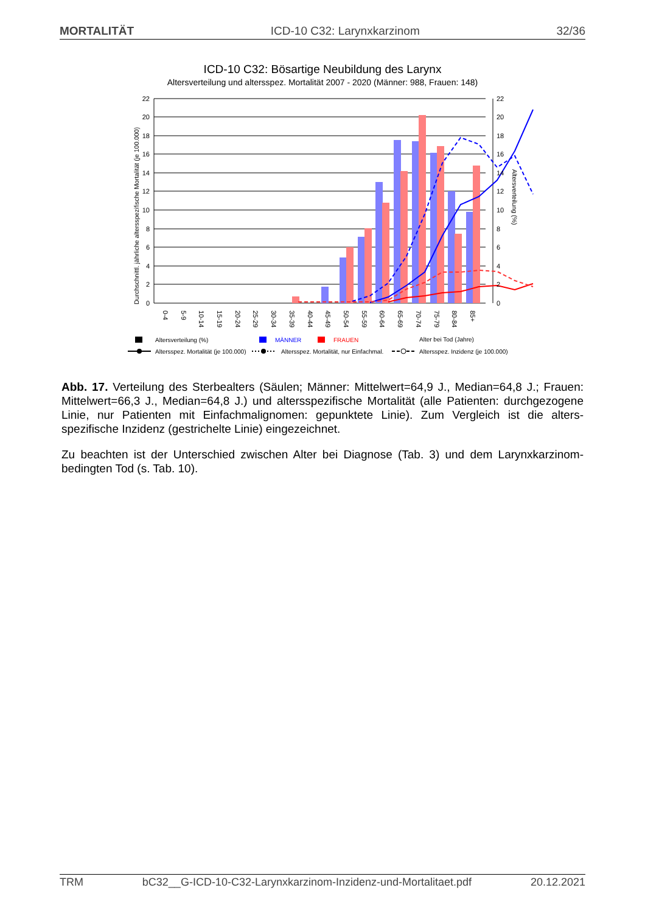MORTALITÄT ICD-10 C32: Larynxkarzinom 32/36
ICD-10 C32: Bösartige Neubildung des Larynx
Altersverteilung und altersspez. Mortalität 2007 - 2020 (Männer: 988, Frauen: 148)
22
20
18
16
14
12
10
8
6
4
2
0
22
20
18
16
14
12
10
8
6
4
2
0
Durchschnittl. jährliche altersspezifische Mortalität (je 100.000)
Altersverteilung (%)
0-4
5-9
10-14
15-19
20-24
25-29
30-34
35-39
40-44
45-49
50-54
55-59
60-64
65-69
70-74
75-79
80-84
85+
Altersverteilung (%)
MÄNNER
FRAUEN
Alter bei Tod (Jahre)
Altersspez. Mortalität (je 100.000)
Altersspez. Mortalität, nur Einfachmal.
Altersspez. Inzidenz (je 100.000)
Abb. 17. Verteilung des Sterbealters (Säulen; Männer: Mittelwert=64,9 J., Median=64,8 J.; Frauen: Mittelwert=66,3 J., Median=64,8 J.) und altersspezifische Mortalität (alle Patienten: durchgezogene Linie, nur Patienten mit Einfachmalignomen: gepunktete Linie). Zum Vergleich ist die alters-spezifische Inzidenz (gestrichelte Linie) eingezeichnet.
Zu beachten ist der Unterschied zwischen Alter bei Diagnose (Tab. 3) und dem Larynxkarzinom-bedingten Tod (s. Tab. 10).
TRM bC32__G-ICD-10-C32-Larynxkarzinom-Inzidenz-und-Mortalitaet.pdf 20.12.2021